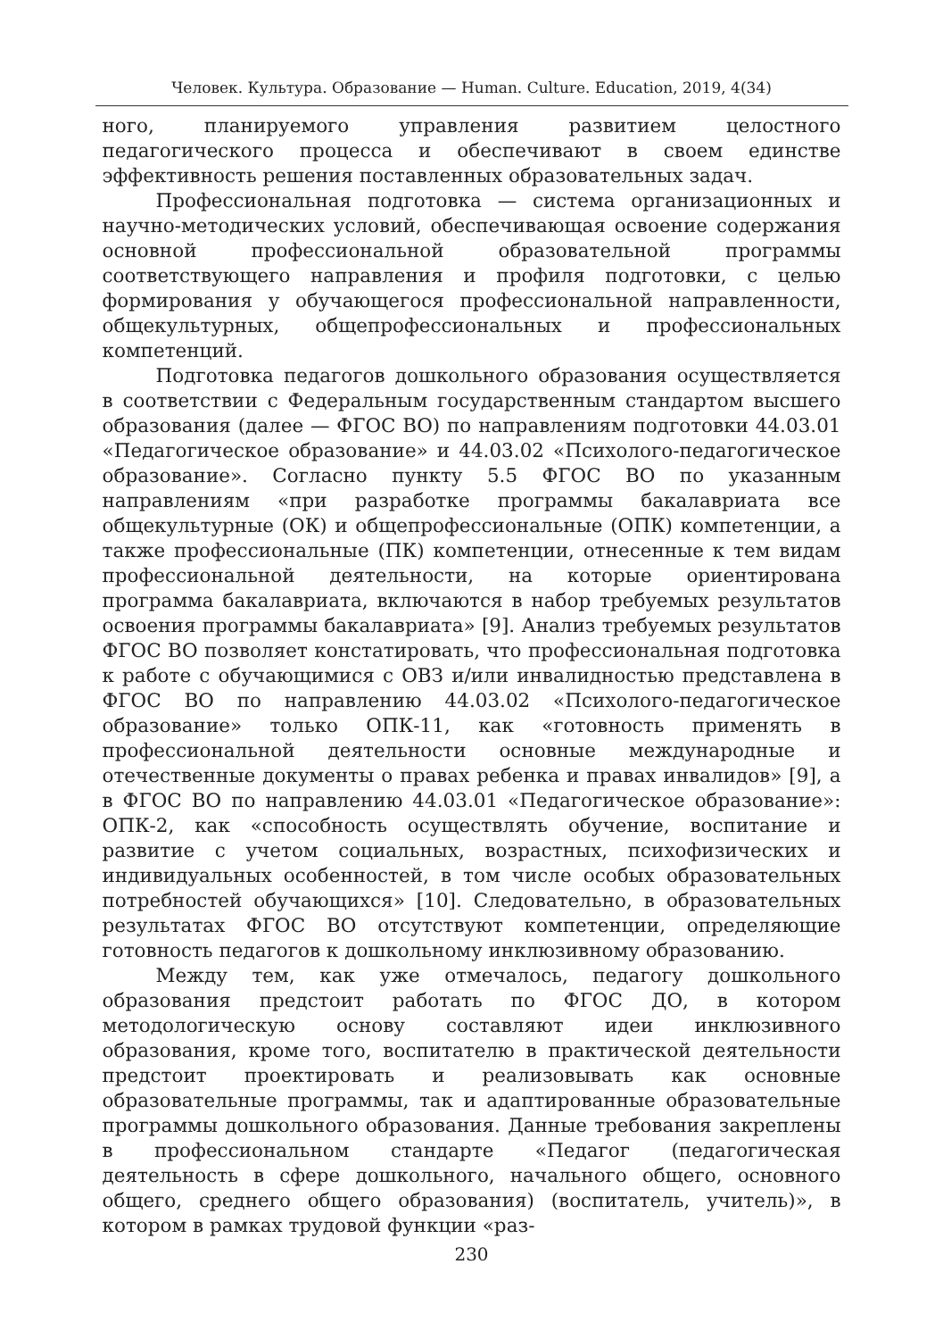Человек. Культура. Образование — Human. Culture. Education, 2019, 4(34)
ного, планируемого управления развитием целостного педагогического процесса и обеспечивают в своем единстве эффективность решения поставленных образовательных задач.
Профессиональная подготовка — система организационных и научно-методических условий, обеспечивающая освоение содержания основной профессиональной образовательной программы соответствующего направления и профиля подготовки, с целью формирования у обучающегося профессиональной направленности, общекультурных, общепрофессиональных и профессиональных компетенций.
Подготовка педагогов дошкольного образования осуществляется в соответствии с Федеральным государственным стандартом высшего образования (далее — ФГОС ВО) по направлениям подготовки 44.03.01 «Педагогическое образование» и 44.03.02 «Психолого-педагогическое образование». Согласно пункту 5.5 ФГОС ВО по указанным направлениям «при разработке программы бакалавриата все общекультурные (ОК) и общепрофессиональные (ОПК) компетенции, а также профессиональные (ПК) компетенции, отнесенные к тем видам профессиональной деятельности, на которые ориентирована программа бакалавриата, включаются в набор требуемых результатов освоения программы бакалавриата» [9]. Анализ требуемых результатов ФГОС ВО позволяет констатировать, что профессиональная подготовка к работе с обучающимися с ОВЗ и/или инвалидностью представлена в ФГОС ВО по направлению 44.03.02 «Психолого-педагогическое образование» только ОПК-11, как «готовность применять в профессиональной деятельности основные международные и отечественные документы о правах ребенка и правах инвалидов» [9], а в ФГОС ВО по направлению 44.03.01 «Педагогическое образование»: ОПК-2, как «способность осуществлять обучение, воспитание и развитие с учетом социальных, возрастных, психофизических и индивидуальных особенностей, в том числе особых образовательных потребностей обучающихся» [10]. Следовательно, в образовательных результатах ФГОС ВО отсутствуют компетенции, определяющие готовность педагогов к дошкольному инклюзивному образованию.
Между тем, как уже отмечалось, педагогу дошкольного образования предстоит работать по ФГОС ДО, в котором методологическую основу составляют идеи инклюзивного образования, кроме того, воспитателю в практической деятельности предстоит проектировать и реализовывать как основные образовательные программы, так и адаптированные образовательные программы дошкольного образования. Данные требования закреплены в профессиональном стандарте «Педагог (педагогическая деятельность в сфере дошкольного, начального общего, основного общего, среднего общего образования) (воспитатель, учитель)», в котором в рамках трудовой функции «раз-
230